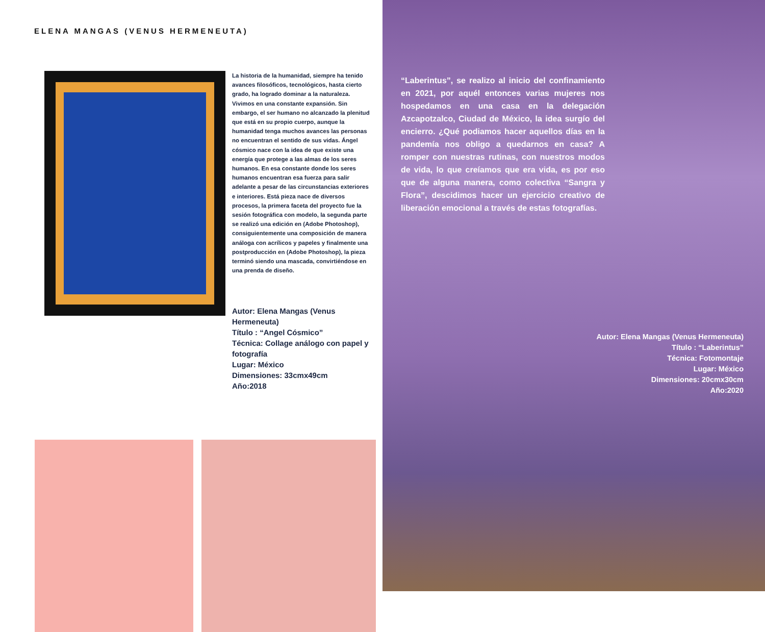ELENA MANGAS (VENUS HERMENEUTA)
La historia de la humanidad, siempre ha tenido avances filosóficos, tecnológicos, hasta cierto grado, ha logrado dominar a la naturaleza. Vivimos en una constante expansión. Sin embargo, el ser humano no alcanzado la plenitud que está en su propio cuerpo, aunque la humanidad tenga muchos avances las personas no encuentran el sentido de sus vidas. Ángel cósmico nace con la idea de que existe una energía que protege a las almas de los seres humanos. En esa constante donde los seres humanos encuentran esa fuerza para salir adelante a pesar de las circunstancias exteriores e interiores. Está pieza nace de diversos procesos, la primera faceta del proyecto fue la sesión fotográfica con modelo, la segunda parte se realizó una edición en (Adobe Photoshop), consiguientemente una composición de manera análoga con acrílicos y papeles y finalmente una postproducción en (Adobe Photoshop), la pieza terminó siendo una mascada, convirtiéndose en una prenda de diseño.
Autor: Elena Mangas (Venus Hermeneuta)
Título : “Angel Cósmico”
Técnica: Collage análogo con papel y fotografía
Lugar: México
Dimensiones: 33cmx49cm
Año:2018
“Laberintus”, se realizo al inicio del confinamiento en 2021, por aquél entonces varias mujeres nos hospedamos en una casa en la delegación Azcapotzalco, Ciudad de México, la idea surgío del encierro. ¿Qué podiamos hacer aquellos días en la pandemía nos obligo a quedarnos en casa? A romper con nuestras rutinas, con nuestros modos de vida, lo que creíamos que era vida, es por eso que de alguna manera, como colectiva “Sangra y Flora”, descidimos hacer un ejercicio creativo de liberación emocional a través de estas fotografías.
Autor: Elena Mangas (Venus Hermeneuta)
Título : “Laberintus”
Técnica: Fotomontaje
Lugar: México
Dimensiones: 20cmx30cm
Año:2020